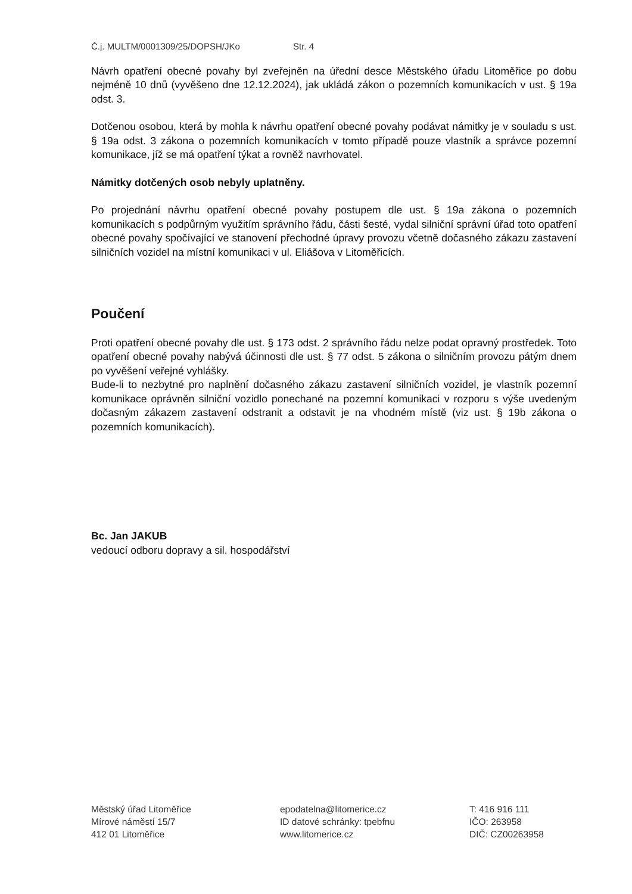Č.j. MULTM/0001309/25/DOPSH/JKo Str. 4
Návrh opatření obecné povahy byl zveřejněn na úřední desce Městského úřadu Litoměřice po dobu nejméně 10 dnů (vyvěšeno dne 12.12.2024), jak ukládá zákon o pozemních komunikacích v ust. § 19a odst. 3.
Dotčenou osobou, která by mohla k návrhu opatření obecné povahy podávat námitky je v souladu s ust. § 19a odst. 3 zákona o pozemních komunikacích v tomto případě pouze vlastník a správce pozemní komunikace, jíž se má opatření týkat a rovněž navrhovatel.
Námitky dotčených osob nebyly uplatněny.
Po projednání návrhu opatření obecné povahy postupem dle ust. § 19a zákona o pozemních komunikacích s podpůrným využitím správního řádu, části šesté, vydal silniční správní úřad toto opatření obecné povahy spočívající ve stanovení přechodné úpravy provozu včetně dočasného zákazu zastavení silničních vozidel na místní komunikaci v ul. Eliášova v Litoměřicích.
Poučení
Proti opatření obecné povahy dle ust. § 173 odst. 2 správního řádu nelze podat opravný prostředek. Toto opatření obecné povahy nabývá účinnosti dle ust. § 77 odst. 5 zákona o silničním provozu pátým dnem po vyvěšení veřejné vyhlášky.
Bude-li to nezbytné pro naplnění dočasného zákazu zastavení silničních vozidel, je vlastník pozemní komunikace oprávněn silniční vozidlo ponechané na pozemní komunikaci v rozporu s výše uvedeným dočasným zákazem zastavení odstranit a odstavit je na vhodném místě (viz ust. § 19b zákona o pozemních komunikacích).
Bc. Jan JAKUB
vedoucí odboru dopravy a sil. hospodářství
Městský úřad Litoměřice
Mírové náměstí 15/7
412 01 Litoměřice
epodatelna@litomerice.cz
ID datové schránky: tpebfnu
www.litomerice.cz
T: 416 916 111
IČO: 263958
DIČ: CZ00263958